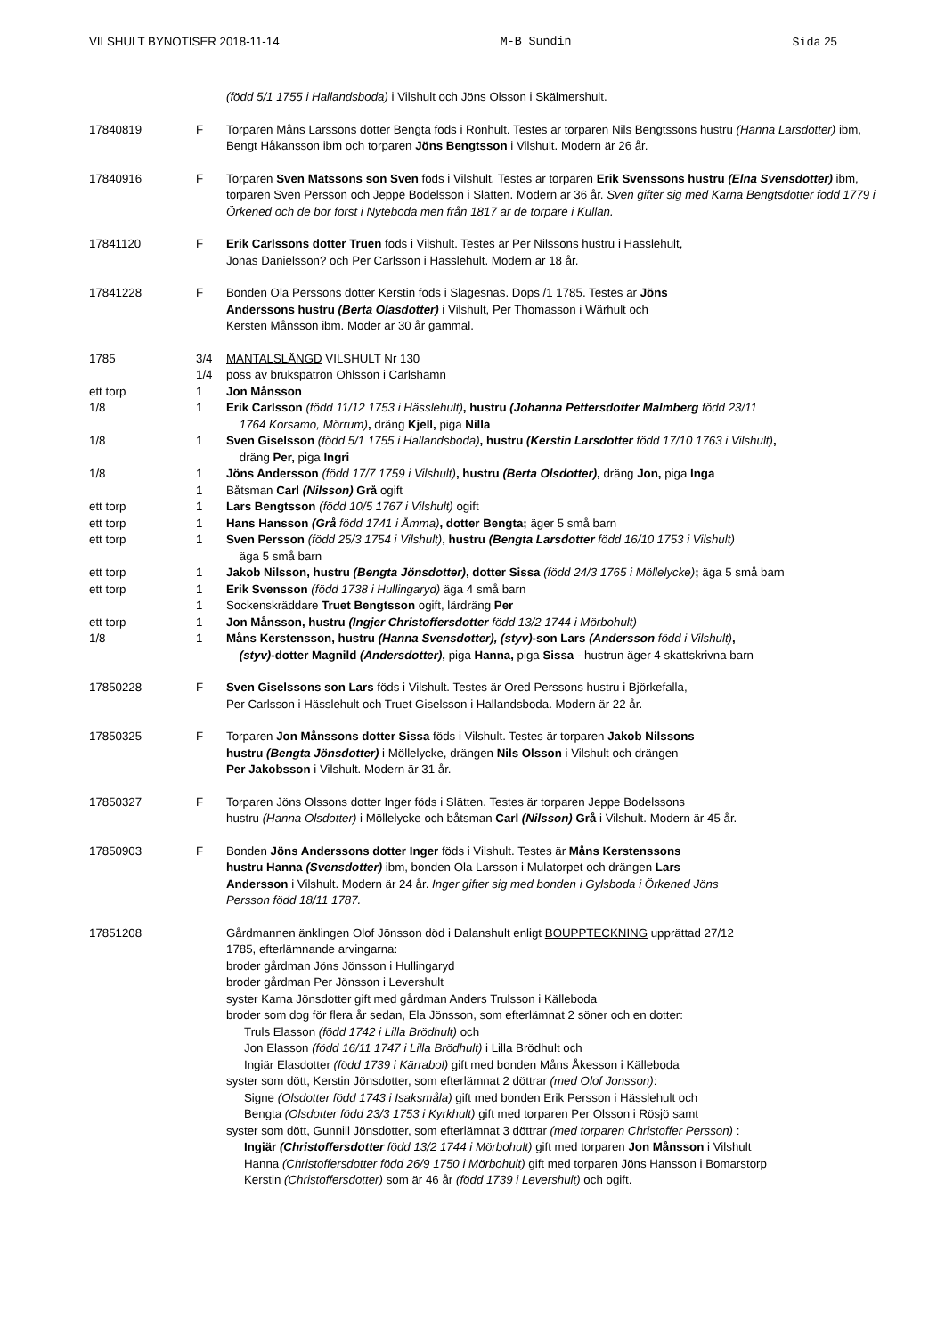VILSHULT BYNOTISER 2018-11-14 M-B Sundin Sida 25
(född 5/1 1755 i Hallandsboda) i Vilshult och Jöns Olsson i Skälmershult.
17840819 F Torparen Måns Larssons dotter Bengta föds i Rönhult. Testes är torparen Nils Bengtssons hustru (Hanna Larsdotter) ibm, Bengt Håkansson ibm och torparen Jöns Bengtsson i Vilshult. Modern är 26 år.
17840916 F Torparen Sven Matssons son Sven föds i Vilshult. Testes är torparen Erik Svenssons hustru (Elna Svensdotter) ibm, torparen Sven Persson och Jeppe Bodelsson i Slätten. Modern är 36 år. Sven gifter sig med Karna Bengtsdotter född 1779 i Örkened och de bor först i Nyteboda men från 1817 är de torpare i Kullan.
17841120 F Erik Carlssons dotter Truen föds i Vilshult. Testes är Per Nilssons hustru i Hässlehult,
Jonas Danielsson? och Per Carlsson i Hässlehult. Modern är 18 år.
17841228 F Bonden Ola Perssons dotter Kerstin föds i Slagesnäs. Döps /1 1785. Testes är Jöns
Anderssons hustru (Berta Olasdotter) i Vilshult, Per Thomasson i Wärhult och
Kersten Månsson ibm. Moder är 30 år gammal.
1785 3/4 MANTALSLÄNGD VILSHULT Nr 130
1/4 poss av brukspatron Ohlsson i Carlshamn
ett torp 1 Jon Månsson
1/8 1 Erik Carlsson (född 11/12 1753 i Hässlehult), hustru (Johanna Pettersdotter Malmberg född 23/11
1764 Korsamo, Mörrum), dräng Kjell, piga Nilla
1/8 1 Sven Giselsson (född 5/1 1755 i Hallandsboda), hustru (Kerstin Larsdotter född 17/10 1763 i Vilshult),
dräng Per, piga Ingri
1/8 1 Jöns Andersson (född 17/7 1759 i Vilshult), hustru (Berta Olsdotter), dräng Jon, piga Inga
1 Båtsman Carl (Nilsson) Grå ogift
ett torp 1 Lars Bengtsson (född 10/5 1767 i Vilshult) ogift
ett torp 1 Hans Hansson (Grå född 1741 i Åmma), dotter Bengta; äger 5 små barn
ett torp 1 Sven Persson (född 25/3 1754 i Vilshult), hustru (Bengta Larsdotter född 16/10 1753 i Vilshult)
äga 5 små barn
ett torp 1 Jakob Nilsson, hustru (Bengta Jönsdotter), dotter Sissa (född 24/3 1765 i Möllelycke); äga 5 små barn
ett torp 1 Erik Svensson (född 1738 i Hullingaryd) äga 4 små barn
1 Sockenskräddare Truet Bengtsson ogift, lärdräng Per
ett torp 1 Jon Månsson, hustru (Ingjer Christoffersdotter född 13/2 1744 i Mörbohult)
1/8 1 Måns Kerstensson, hustru (Hanna Svensdotter), (styv)-son Lars (Andersson född i Vilshult),
(styv)-dotter Magnild (Andersdotter), piga Hanna, piga Sissa - hustrun äger 4 skattskrivna barn
17850228 F Sven Giselssons son Lars föds i Vilshult. Testes är Ored Perssons hustru i Björkefalla,
Per Carlsson i Hässlehult och Truet Giselsson i Hallandsboda. Modern är 22 år.
17850325 F Torparen Jon Månssons dotter Sissa föds i Vilshult. Testes är torparen Jakob Nilssons
hustru (Bengta Jönsdotter) i Möllelycke, drängen Nils Olsson i Vilshult och drängen
Per Jakobsson i Vilshult. Modern är 31 år.
17850327 F Torparen Jöns Olssons dotter Inger föds i Slätten. Testes är torparen Jeppe Bodelssons
hustru (Hanna Olsdotter) i Möllelycke och båtsman Carl (Nilsson) Grå i Vilshult. Modern är 45 år.
17850903 F Bonden Jöns Anderssons dotter Inger föds i Vilshult. Testes är Måns Kerstenssons
hustru Hanna (Svensdotter) ibm, bonden Ola Larsson i Mulatorpet och drängen Lars
Andersson i Vilshult. Modern är 24 år. Inger gifter sig med bonden i Gylsboda i Örkened Jöns
Persson född 18/11 1787.
17851208 Gårdmannen änklingen Olof Jönsson död i Dalanshult enligt BOUPPTECKNING upprättad 27/12
1785, efterlämnande arvingarna:
broder gårdman Jöns Jönsson i Hullingaryd
broder gårdman Per Jönsson i Levershult
syster Karna Jönsdotter gift med gårdman Anders Trulsson i Källeboda
broder som dog för flera år sedan, Ela Jönsson, som efterlämnat 2 söner och en dotter:
Truls Elasson (född 1742 i Lilla Brödhult) och
Jon Elasson (född 16/11 1747 i Lilla Brödhult) i Lilla Brödhult och
Ingiär Elasdotter (född 1739 i Kärrabol) gift med bonden Måns Åkesson i Källeboda
syster som dött, Kerstin Jönsdotter, som efterlämnat 2 döttrar (med Olof Jonsson):
Signe (Olsdotter född 1743 i Isaksmåla) gift med bonden Erik Persson i Hässlehult och
Bengta (Olsdotter född 23/3 1753 i Kyrkhult) gift med torparen Per Olsson i Rösjö samt
syster som dött, Gunnill Jönsdotter, som efterlämnat 3 döttrar (med torparen Christoffer Persson) :
Ingiär (Christoffersdotter född 13/2 1744 i Mörbohult) gift med torparen Jon Månsson i Vilshult
Hanna (Christoffersdotter född 26/9 1750 i Mörbohult) gift med torparen Jöns Hansson i Bomarstorp
Kerstin (Christoffersdotter) som är 46 år (född 1739 i Levershult) och ogift.